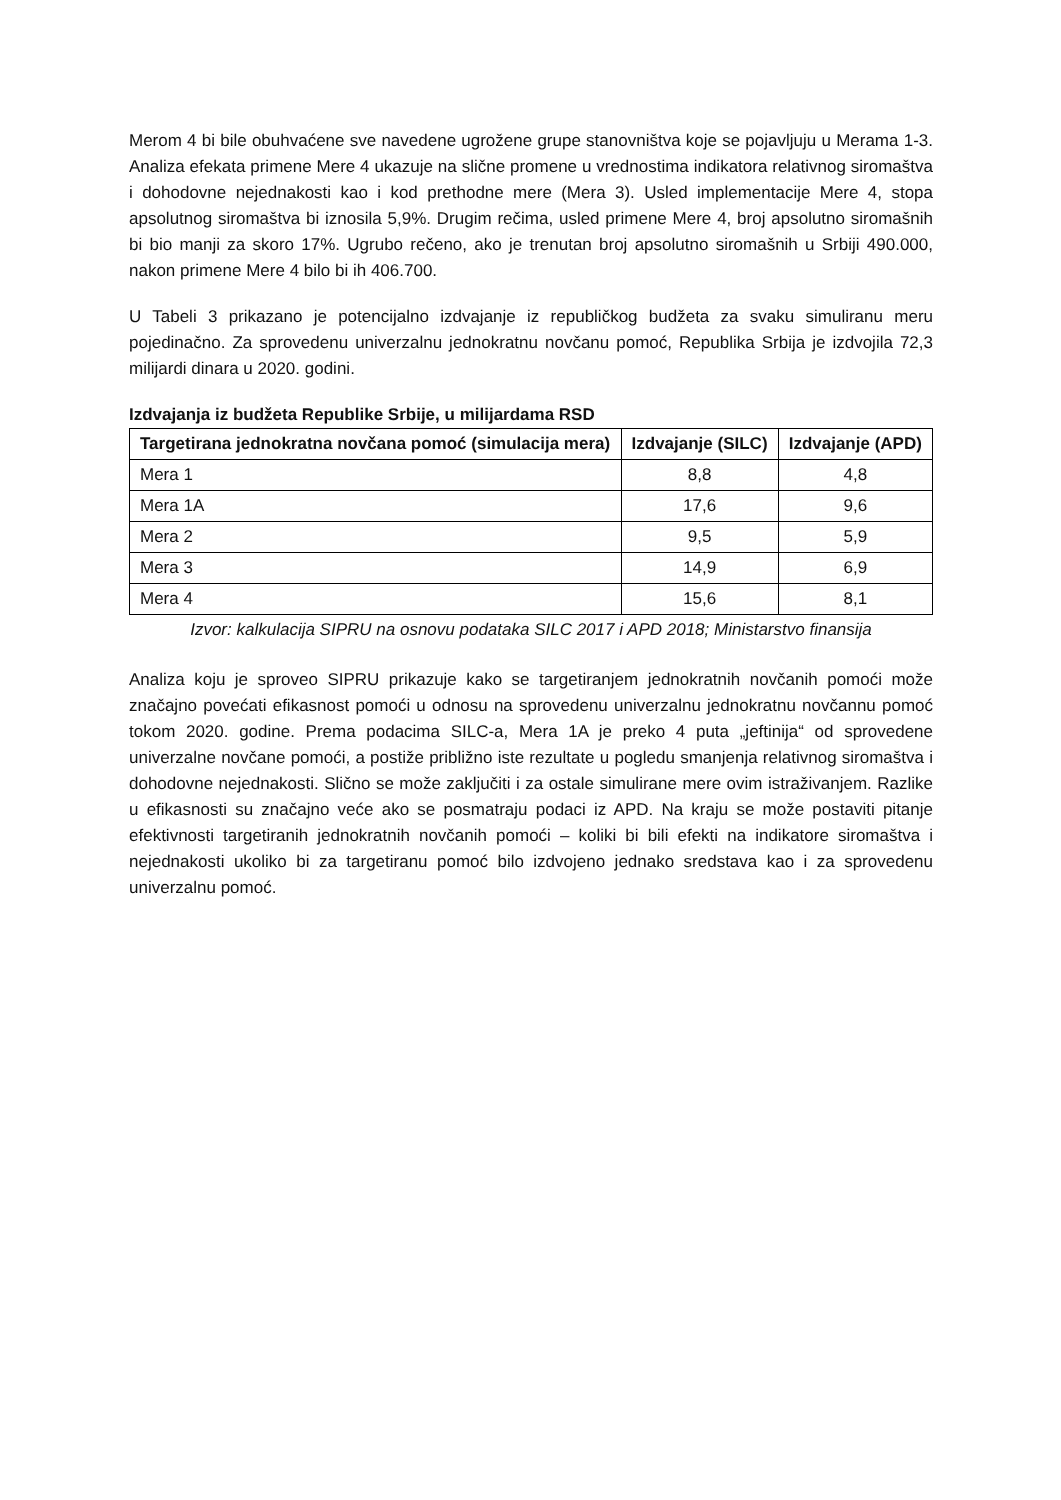Merom 4 bi bile obuhvaćene sve navedene ugrožene grupe stanovništva koje se pojavljuju u Merama 1-3. Analiza efekata primene Mere 4 ukazuje na slične promene u vrednostima indikatora relativnog siromaštva i dohodovne nejednakosti kao i kod prethodne mere (Mera 3). Usled implementacije Mere 4, stopa apsolutnog siromaštva bi iznosila 5,9%. Drugim rečima, usled primene Mere 4, broj apsolutno siromašnih bi bio manji za skoro 17%. Ugrubo rečeno, ako je trenutan broj apsolutno siromašnih u Srbiji 490.000, nakon primene Mere 4 bilo bi ih 406.700.
U Tabeli 3 prikazano je potencijalno izdvajanje iz republičkog budžeta za svaku simuliranu meru pojedinačno. Za sprovedenu univerzalnu jednokratnu novčanu pomoć, Republika Srbija je izdvojila 72,3 milijardi dinara u 2020. godini.
Izdvajanja iz budžeta Republike Srbije, u milijardama RSD
| Targetirana jednokratna novčana pomoć (simulacija mera) | Izdvajanje (SILC) | Izdvajanje (APD) |
| --- | --- | --- |
| Mera 1 | 8,8 | 4,8 |
| Mera 1A | 17,6 | 9,6 |
| Mera 2 | 9,5 | 5,9 |
| Mera 3 | 14,9 | 6,9 |
| Mera 4 | 15,6 | 8,1 |
Izvor: kalkulacija SIPRU na osnovu podataka SILC 2017 i APD 2018; Ministarstvo finansija
Analiza koju je sproveo SIPRU prikazuje kako se targetiranjem jednokratnih novčanih pomoći može značajno povećati efikasnost pomoći u odnosu na sprovedenu univerzalnu jednokratnu novčannu pomoć tokom 2020. godine. Prema podacima SILC-a, Mera 1A je preko 4 puta „jeftinija“ od sprovedene univerzalne novčane pomoći, a postiže približno iste rezultate u pogledu smanjenja relativnog siromaštva i dohodovne nejednakosti. Slično se može zaključiti i za ostale simulirane mere ovim istraživanjem. Razlike u efikasnosti su značajno veće ako se posmatraju podaci iz APD. Na kraju se može postaviti pitanje efektivnosti targetiranih jednokratnih novčanih pomoći – koliki bi bili efekti na indikatore siromaštva i nejednakosti ukoliko bi za targetiranu pomoć bilo izdvojeno jednako sredstava kao i za sprovedenu univerzalnu pomoć.